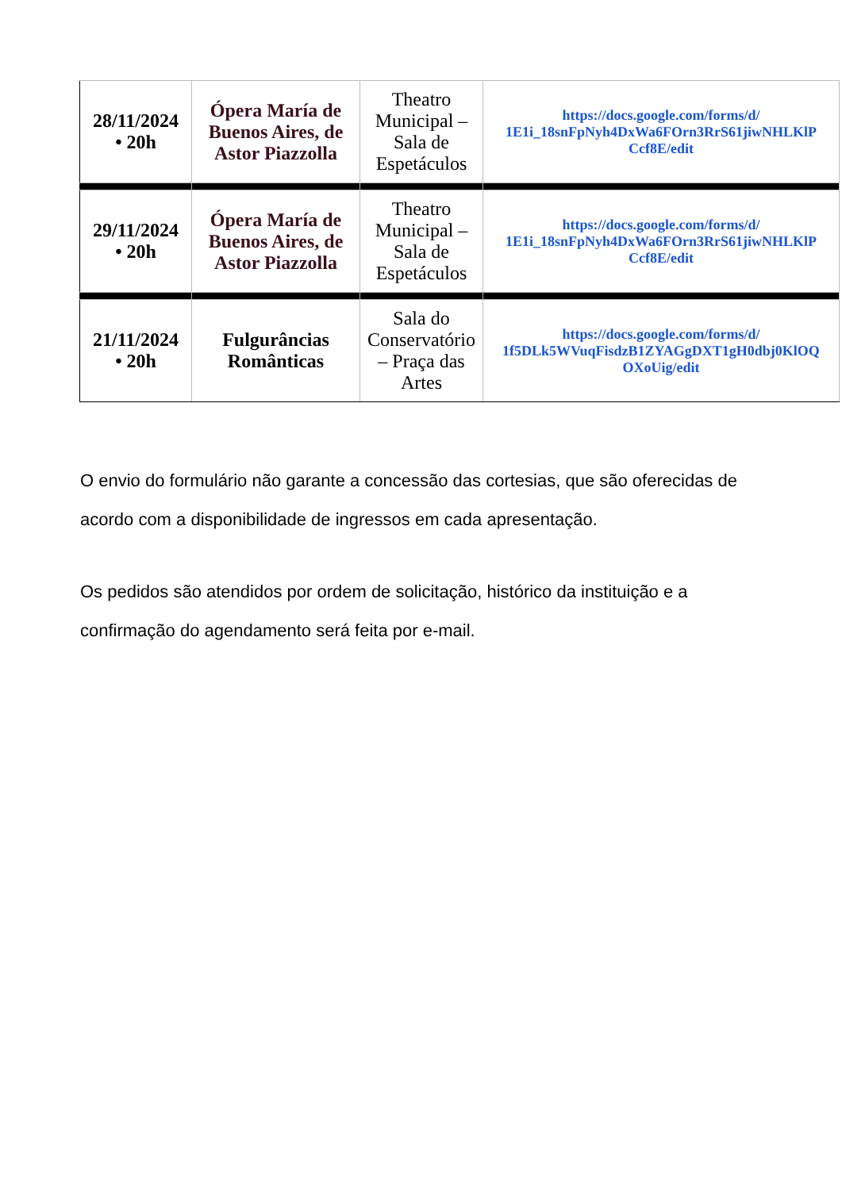| 28/11/2024 • 20h | Ópera María de Buenos Aires, de Astor Piazzolla | Theatro Municipal – Sala de Espetáculos | https://docs.google.com/forms/d/ 1E1i_18snFpNyh4DxWa6FOrn3RrS61jiwNHLKlP Ccf8E/edit |
| 29/11/2024 • 20h | Ópera María de Buenos Aires, de Astor Piazzolla | Theatro Municipal – Sala de Espetáculos | https://docs.google.com/forms/d/ 1E1i_18snFpNyh4DxWa6FOrn3RrS61jiwNHLKlP Ccf8E/edit |
| 21/11/2024 • 20h | Fulgurâncias Românticas | Sala do Conservatório – Praça das Artes | https://docs.google.com/forms/d/ 1f5DLk5WVuqFisdzB1ZYAGgDXT1gH0dbj0KlOQ OXoUig/edit |
O envio do formulário não garante a concessão das cortesias, que são oferecidas de acordo com a disponibilidade de ingressos em cada apresentação.
Os pedidos são atendidos por ordem de solicitação, histórico da instituição e a confirmação do agendamento será feita por e-mail.